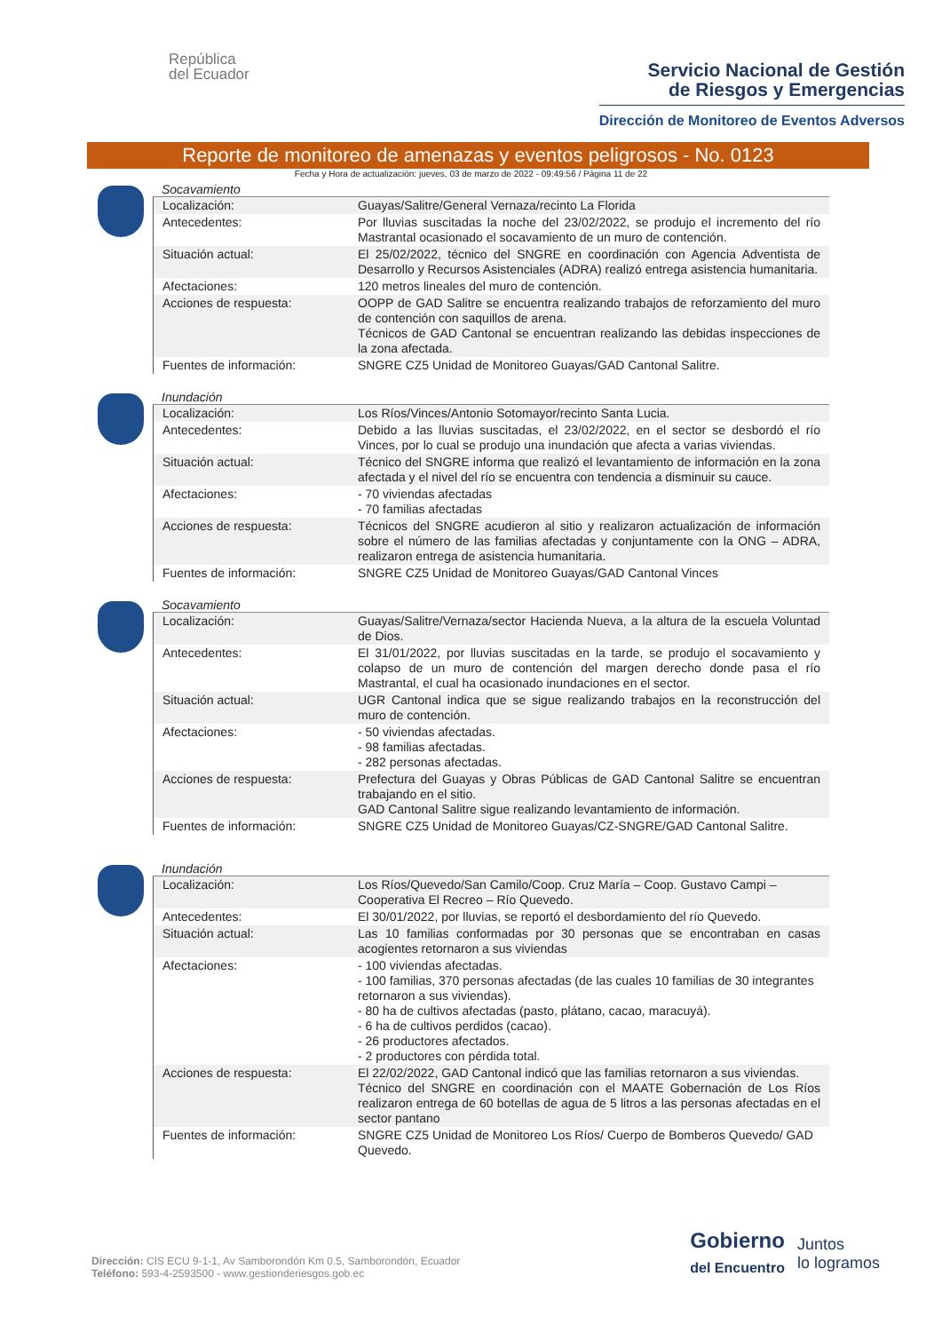República
del Ecuador
Servicio Nacional de Gestión
de Riesgos y Emergencias
Dirección de Monitoreo de Eventos Adversos
Reporte de monitoreo de amenazas y eventos peligrosos - No. 0123
Fecha y Hora de actualización: jueves, 03 de marzo de 2022 - 09:49:56 / Página 11 de 22
Socavamiento
| Localización: | Guayas/Salitre/General Vernaza/recinto La Florida |
| Antecedentes: | Por lluvias suscitadas la noche del 23/02/2022, se produjo el incremento del río Mastrantal ocasionado el socavamiento de un muro de contención. |
| Situación actual: | El 25/02/2022, técnico del SNGRE en coordinación con Agencia Adventista de Desarrollo y Recursos Asistenciales (ADRA) realizó entrega asistencia humanitaria. |
| Afectaciones: | 120 metros lineales del muro de contención. |
| Acciones de respuesta: | OOPP de GAD Salitre se encuentra realizando trabajos de reforzamiento del muro de contención con saquillos de arena. Técnicos de GAD Cantonal se encuentran realizando las debidas inspecciones de la zona afectada. |
| Fuentes de información: | SNGRE CZ5 Unidad de Monitoreo Guayas/GAD Cantonal Salitre. |
Inundación
| Localización: | Los Ríos/Vinces/Antonio Sotomayor/recinto Santa Lucia. |
| Antecedentes: | Debido a las lluvias suscitadas, el 23/02/2022, en el sector se desbordó el río Vinces, por lo cual se produjo una inundación que afecta a varias viviendas. |
| Situación actual: | Técnico del SNGRE informa que realizó el levantamiento de información en la zona afectada y el nivel del río se encuentra con tendencia a disminuir su cauce. |
| Afectaciones: | - 70 viviendas afectadas - 70 familias afectadas |
| Acciones de respuesta: | Técnicos del SNGRE acudieron al sitio y realizaron actualización de información sobre el número de las familias afectadas y conjuntamente con la ONG – ADRA, realizaron entrega de asistencia humanitaria. |
| Fuentes de información: | SNGRE CZ5 Unidad de Monitoreo Guayas/GAD Cantonal Vinces |
Socavamiento
| Localización: | Guayas/Salitre/Vernaza/sector Hacienda Nueva, a la altura de la escuela Voluntad de Dios. |
| Antecedentes: | El 31/01/2022, por lluvias suscitadas en la tarde, se produjo el socavamiento y colapso de un muro de contención del margen derecho donde pasa el río Mastrantal, el cual ha ocasionado inundaciones en el sector. |
| Situación actual: | UGR Cantonal indica que se sigue realizando trabajos en la reconstrucción del muro de contención. |
| Afectaciones: | - 50 viviendas afectadas. - 98 familias afectadas. - 282 personas afectadas. |
| Acciones de respuesta: | Prefectura del Guayas y Obras Públicas de GAD Cantonal Salitre se encuentran trabajando en el sitio. GAD Cantonal Salitre sigue realizando levantamiento de información. |
| Fuentes de información: | SNGRE CZ5 Unidad de Monitoreo Guayas/CZ-SNGRE/GAD Cantonal Salitre. |
Inundación
| Localización: | Los Ríos/Quevedo/San Camilo/Coop. Cruz María – Coop. Gustavo Campi – Cooperativa El Recreo – Río Quevedo. |
| Antecedentes: | El 30/01/2022, por lluvias, se reportó el desbordamiento del río Quevedo. |
| Situación actual: | Las 10 familias conformadas por 30 personas que se encontraban en casas acogientes retornaron a sus viviendas |
| Afectaciones: | - 100 viviendas afectadas. - 100 familias, 370 personas afectadas (de las cuales 10 familias de 30 integrantes retornaron a sus viviendas). - 80 ha de cultivos afectadas (pasto, plátano, cacao, maracuyá). - 6 ha de cultivos perdidos (cacao). - 26 productores afectados. - 2 productores con pérdida total. |
| Acciones de respuesta: | El 22/02/2022, GAD Cantonal indicó que las familias retornaron a sus viviendas. Técnico del SNGRE en coordinación con el MAATE Gobernación de Los Ríos realizaron entrega de 60 botellas de agua de 5 litros a las personas afectadas en el sector pantano |
| Fuentes de información: | SNGRE CZ5 Unidad de Monitoreo Los Ríos/ Cuerpo de Bomberos Quevedo/ GAD Quevedo. |
Dirección: CIS ECU 9-1-1, Av Samborondón Km 0.5, Samborondón, Ecuador
Teléfono: 593-4-2593500 - www.gestionderiesgos.gob.ec
Gobierno
del Encuentro
Juntos
lo logramos